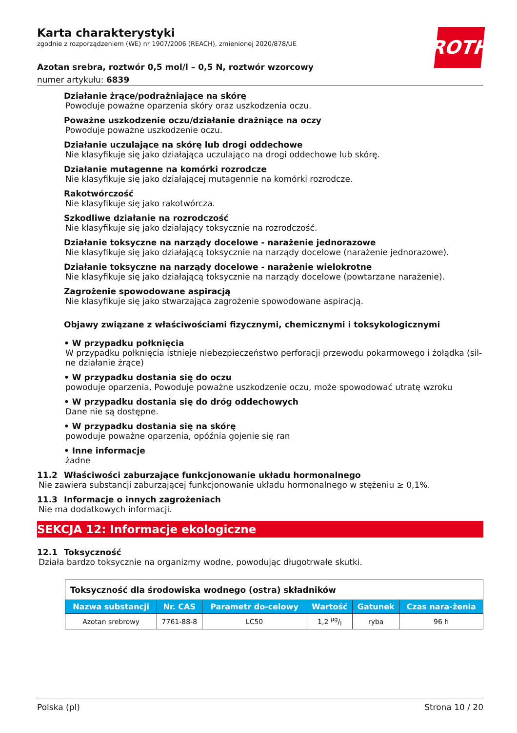ROTH
Karta charakterystyki
zgodnie z rozporządzeniem (WE) nr 1907/2006 (REACH), zmienionej 2020/878/UE
Azotan srebra, roztwór 0,5 mol/l – 0,5 N, roztwór wzorcowy
numer artykułu: 6839
Działanie żrące/podrażniające na skórę
Powoduje poważne oparzenia skóry oraz uszkodzenia oczu.
Poważne uszkodzenie oczu/działanie drażniące na oczy
Powoduje poważne uszkodzenie oczu.
Działanie uczulające na skórę lub drogi oddechowe
Nie klasyfikuje się jako działająca uczulająco na drogi oddechowe lub skórę.
Działanie mutagenne na komórki rozrodcze
Nie klasyfikuje się jako działającej mutagennie na komórki rozrodcze.
Rakotwórczość
Nie klasyfikuje się jako rakotwórcza.
Szkodliwe działanie na rozrodczość
Nie klasyfikuje się jako działający toksycznie na rozrodczość.
Działanie toksyczne na narządy docelowe - narażenie jednorazowe
Nie klasyfikuje się jako działającą toksycznie na narządy docelowe (narażenie jednorazowe).
Działanie toksyczne na narządy docelowe - narażenie wielokrotne
Nie klasyfikuje się jako działającą toksycznie na narządy docelowe (powtarzane narażenie).
Zagrożenie spowodowane aspiracją
Nie klasyfikuje się jako stwarzająca zagrożenie spowodowane aspiracją.
Objawy związane z właściwościami fizycznymi, chemicznymi i toksykologicznymi
• W przypadku połknięcia
W przypadku połknięcia istnieje niebezpieczeństwo perforacji przewodu pokarmowego i żołądka (sil-ne działanie żrące)
• W przypadku dostania się do oczu
powoduje oparzenia, Powoduje poważne uszkodzenie oczu, może spowodować utratę wzroku
• W przypadku dostania się do dróg oddechowych
Dane nie są dostępne.
• W przypadku dostania się na skórę
powoduje poważne oparzenia, opóźnia gojenie się ran
• Inne informacje
żadne
11.2 Właściwości zaburzające funkcjonowanie układu hormonalnego
Nie zawiera substancji zaburzającej funkcjonowanie układu hormonalnego w stężeniu ≥ 0,1%.
11.3 Informacje o innych zagrożeniach
Nie ma dodatkowych informacji.
SEKCJA 12: Informacje ekologiczne
12.1 Toksyczność
Działa bardzo toksycznie na organizmy wodne, powodując długotrwałe skutki.
| Toksyczność dla środowiska wodnego (ostra) składników | | | | | |
| Nazwa substancji | Nr. CAS | Parametr do-celowy | Wartość | Gatunek | Czas nara-żenia |
| Azotan srebrowy | 7761-88-8 | LC50 | 1,2 µg/l | ryba | 96 h |
Polska (pl) Strona 10 / 20